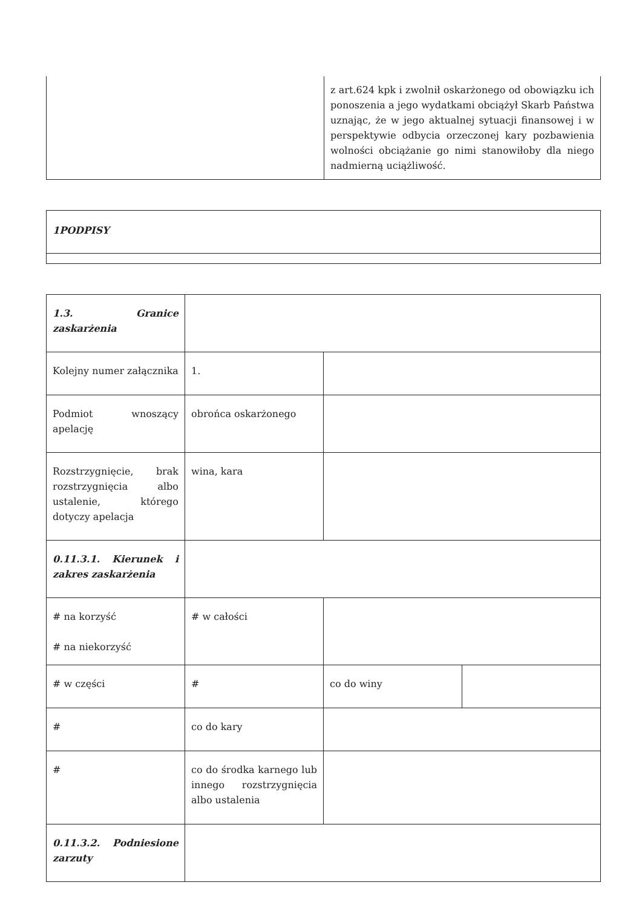| | z art.624 kpk i zwolnił oskarżonego od obowiązku ich ponoszenia a jego wydatkami obciążył Skarb Państwa uznając, że w jego aktualnej sytuacji finansowej i w perspektywie odbycia orzeczonej kary pozbawienia wolności obciążanie go nimi stanowiłoby dla niego nadmierną uciążliwość. |
| 1PODPISY |
| 1.3. Granice zaskarżenia | | | |
| Kolejny numer załącznika | 1. | | |
| Podmiot wnoszący apelację | obrońca oskarżonego | | |
| Rozstrzygnięcie, brak rozstrzygnięcia albo ustalenie, którego dotyczy apelacja | wina, kara | | |
| 0.11.3.1. Kierunek i zakres zaskarżenia | | | |
| # na korzyść # na niekorzyść | # w całości | | |
| # w części | # | co do winy | |
| # | co do kary | | |
| # | co do środka karnego lub innego rozstrzygnięcia albo ustalenia | | |
| 0.11.3.2. Podniesione zarzuty | | | |